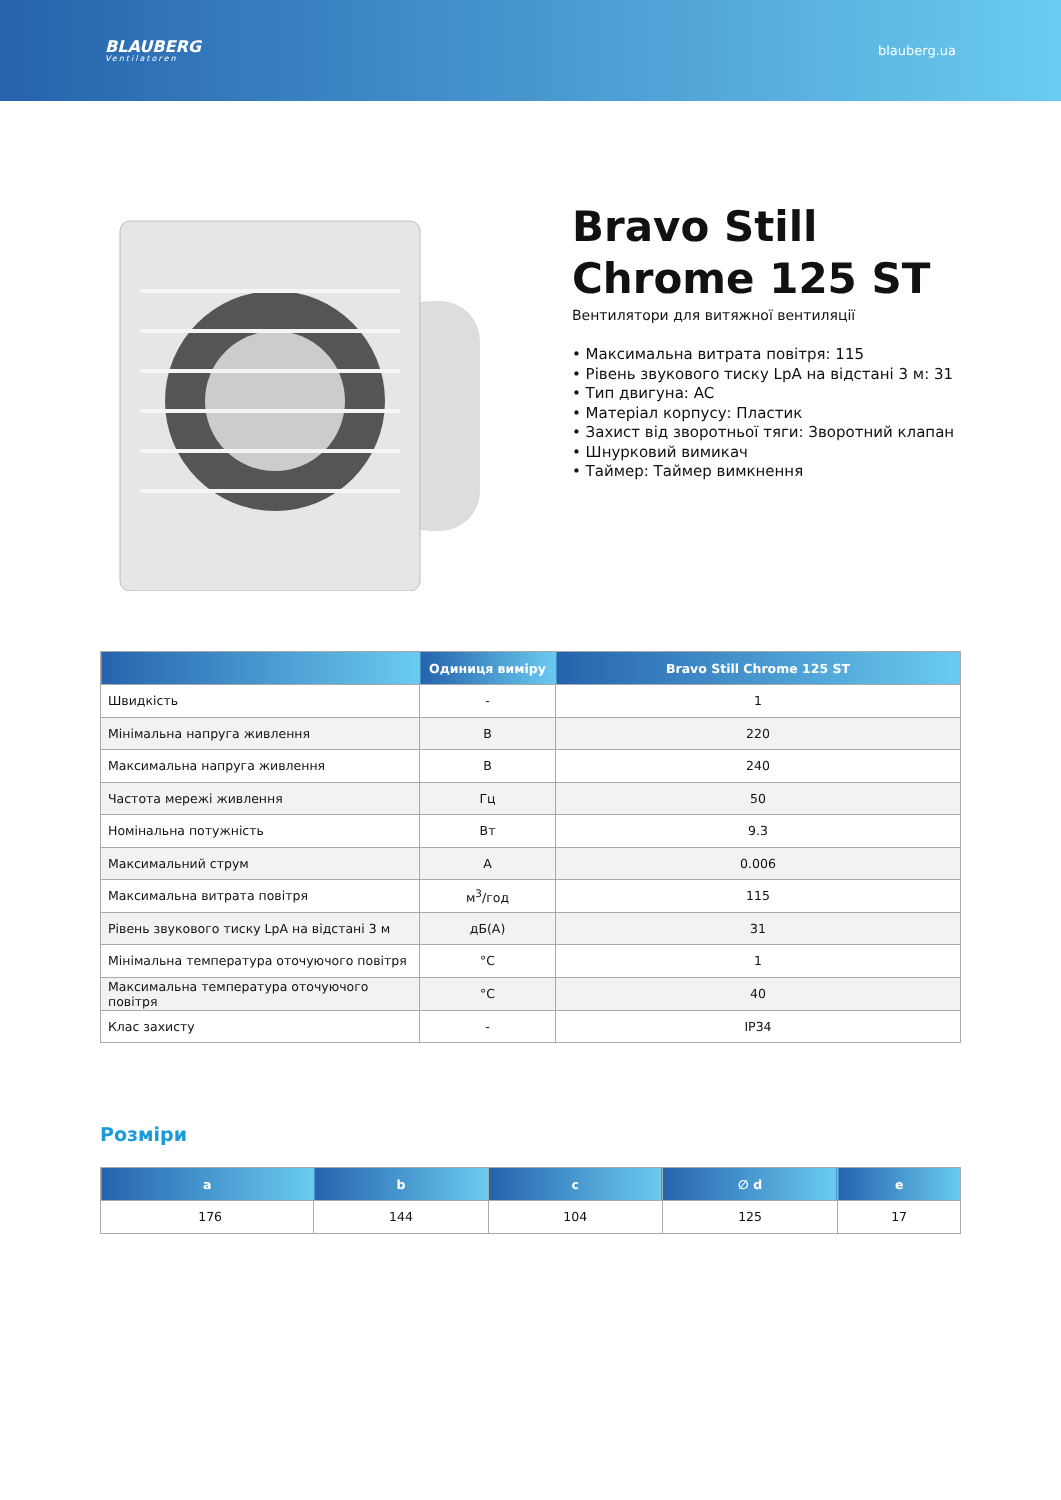BLAUBERG
Ventilatoren
blauberg.ua
Bravo Still
Chrome 125 ST
Вентилятори для витяжної вентиляції
• Максимальна витрата повітря: 115
• Рівень звукового тиску LpA на відстані 3 м: 31
• Тип двигуна: AC
• Матеріал корпусу: Пластик
• Захист від зворотньої тяги: Зворотний клапан
• Шнурковий вимикач
• Таймер: Таймер вимкнення
| | Одиниця виміру | Bravo Still Chrome 125 ST |
| --- | --- | --- |
| Швидкість | - | 1 |
| Мінімальна напруга живлення | В | 220 |
| Максимальна напруга живлення | В | 240 |
| Частота мережі живлення | Гц | 50 |
| Номінальна потужність | Вт | 9.3 |
| Максимальний струм | А | 0.006 |
| Максимальна витрата повітря | м<sup>3</sup>/год | 115 |
| Рівень звукового тиску LpA на відстані 3 м | дБ(А) | 31 |
| Мінімальна температура оточуючого повітря | °C | 1 |
| Максимальна температура оточуючого повітря | °C | 40 |
| Клас захисту | - | IP34 |
Розміри
| a | b | c | ∅ d | e |
| --- | --- | --- | --- | --- |
| 176 | 144 | 104 | 125 | 17 |